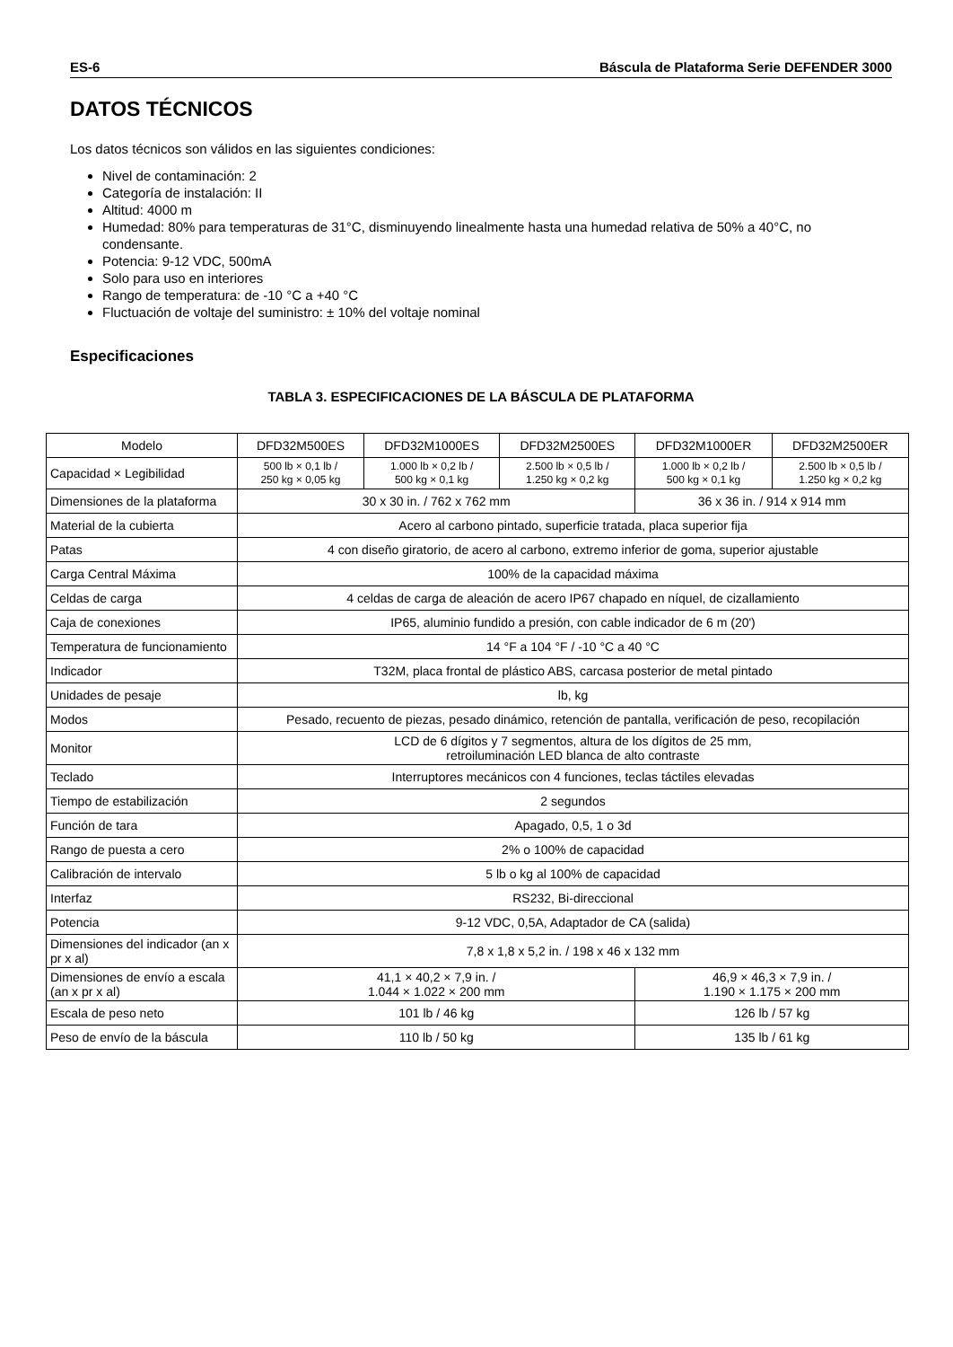ES-6 Báscula de Plataforma Serie DEFENDER 3000
DATOS TÉCNICOS
Los datos técnicos son válidos en las siguientes condiciones:
Nivel de contaminación: 2
Categoría de instalación: II
Altitud: 4000 m
Humedad: 80% para temperaturas de 31°C, disminuyendo linealmente hasta una humedad relativa de 50% a 40°C, no condensante.
Potencia: 9-12 VDC, 500mA
Solo para uso en interiores
Rango de temperatura: de -10 °C a +40 °C
Fluctuación de voltaje del suministro: ± 10% del voltaje nominal
Especificaciones
TABLA 3. ESPECIFICACIONES DE LA BÁSCULA DE PLATAFORMA
| Modelo | DFD32M500ES | DFD32M1000ES | DFD32M2500ES | DFD32M1000ER | DFD32M2500ER |
| Capacidad × Legibilidad | 500 lb × 0,1 lb / 250 kg × 0,05 kg | 1.000 lb × 0,2 lb / 500 kg × 0,1 kg | 2.500 lb × 0,5 lb / 1.250 kg × 0,2 kg | 1.000 lb × 0,2 lb / 500 kg × 0,1 kg | 2.500 lb × 0,5 lb / 1.250 kg × 0,2 kg |
| Dimensiones de la plataforma | 30 x 30 in. / 762 x 762 mm | | | 36 x 36 in. / 914 x 914 mm | |
| Material de la cubierta | Acero al carbono pintado, superficie tratada, placa superior fija | | | | |
| Patas | 4 con diseño giratorio, de acero al carbono, extremo inferior de goma, superior ajustable | | | | |
| Carga Central Máxima | 100% de la capacidad máxima | | | | |
| Celdas de carga | 4 celdas de carga de aleación de acero IP67 chapado en níquel, de cizallamiento | | | | |
| Caja de conexiones | IP65, aluminio fundido a presión, con cable indicador de 6 m (20') | | | | |
| Temperatura de funcionamiento | 14 °F a 104 °F / -10 °C a 40 °C | | | | |
| Indicador | T32M, placa frontal de plástico ABS, carcasa posterior de metal pintado | | | | |
| Unidades de pesaje | lb, kg | | | | |
| Modos | Pesado, recuento de piezas, pesado dinámico, retención de pantalla, verificación de peso, recopilación | | | | |
| Monitor | LCD de 6 dígitos y 7 segmentos, altura de los dígitos de 25 mm, retroiluminación LED blanca de alto contraste | | | | |
| Teclado | Interruptores mecánicos con 4 funciones, teclas táctiles elevadas | | | | |
| Tiempo de estabilización | 2 segundos | | | | |
| Función de tara | Apagado, 0,5, 1 o 3d | | | | |
| Rango de puesta a cero | 2% o 100% de capacidad | | | | |
| Calibración de intervalo | 5 lb o kg al 100% de capacidad | | | | |
| Interfaz | RS232, Bi-direccional | | | | |
| Potencia | 9-12 VDC, 0,5A, Adaptador de CA (salida) | | | | |
| Dimensiones del indicador (an x pr x al) | 7,8 x 1,8 x 5,2 in. / 198 x 46 x 132 mm | | | | |
| Dimensiones de envío a escala (an x pr x al) | 41,1 × 40,2 × 7,9 in. / 1.044 × 1.022 × 200 mm | | | 46,9 × 46,3 × 7,9 in. / 1.190 × 1.175 × 200 mm | |
| Escala de peso neto | 101 lb / 46 kg | | | 126 lb / 57 kg | |
| Peso de envío de la báscula | 110 lb / 50 kg | | | 135 lb / 61 kg | |